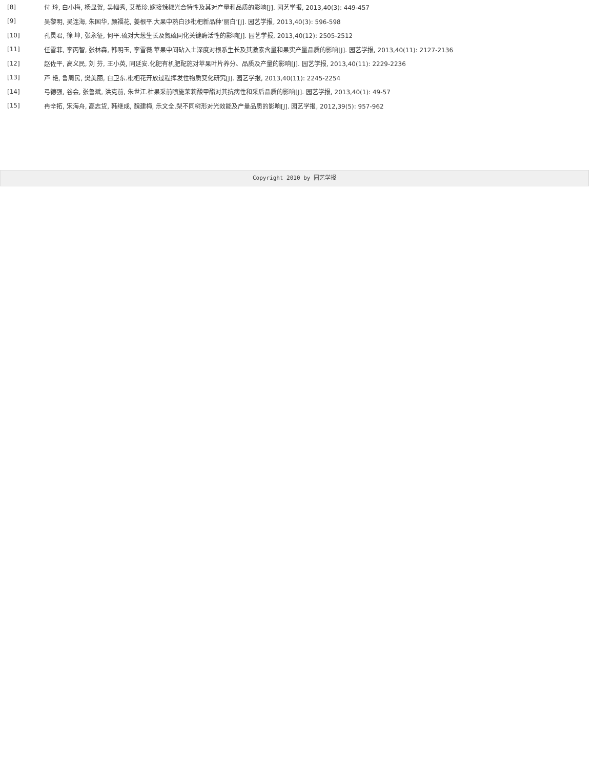| [8] | 付 玲, 白小梅, 杨显贺, 吴帼秀, 艾希珍.嫁接辣椒光合特性及其对产量和品质的影响[J]. 园艺学报, 2013,40(3): 449-457 |
| [9] | 吴黎明, 吴连海, 朱国华, 颜福花, 姜根平.大果中熟白沙枇杷新品种‘丽白’[J]. 园艺学报, 2013,40(3): 596-598 |
| [10] | 孔灵君, 徐 坤, 张永征, 何平.硫对大葱生长及氮硫同化关键酶活性的影响[J]. 园艺学报, 2013,40(12): 2505-2512 |
| [11] | 任雪菲, 李丙智, 张林森, 韩明玉, 李雪薇.苹果中间砧入土深度对根系生长及其激素含量和果实产量品质的影响[J]. 园艺学报, 2013,40(11): 2127-2136 |
| [12] | 赵佐平, 高义民, 刘 芬, 王小英, 同延安.化肥有机肥配施对苹果叶片养分、品质及产量的影响[J]. 园艺学报, 2013,40(11): 2229-2236 |
| [13] | 芦 艳, 鲁周民, 樊美丽, 白卫东.枇杷花开放过程挥发性物质变化研究[J]. 园艺学报, 2013,40(11): 2245-2254 |
| [14] | 弓德强, 谷会, 张鲁斌, 洪克前, 朱世江.杧果采前喷施茉莉酸甲酯对其抗病性和采后品质的影响[J]. 园艺学报, 2013,40(1): 49-57 |
| [15] | 冉辛拓, 宋海舟, 高志货, 韩继成, 魏建梅, 乐文全.梨不同树形对光效能及产量品质的影响[J]. 园艺学报, 2012,39(5): 957-962 |
Copyright 2010 by 园艺学报